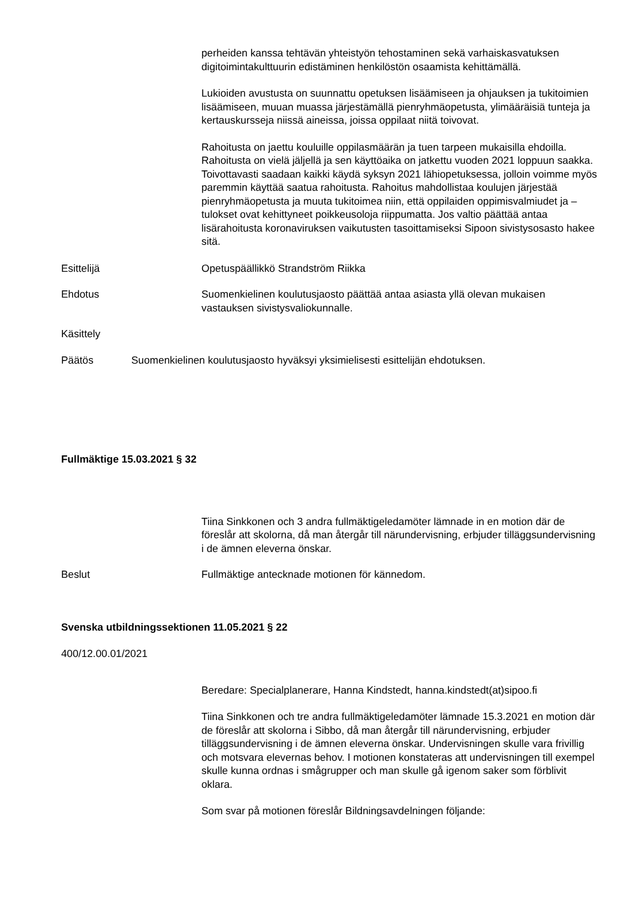perheiden kanssa tehtävän yhteistyön tehostaminen sekä varhaiskasvatuksen digitoimintakulttuurin edistäminen henkilöstön osaamista kehittämällä.
Lukioiden avustusta on suunnattu opetuksen lisäämiseen ja ohjauksen ja tukitoimien lisäämiseen, muuan muassa järjestämällä pienryhmäopetusta, ylimääräisiä tunteja ja kertauskursseja niissä aineissa, joissa oppilaat niitä toivovat.
Rahoitusta on jaettu kouluille oppilasmäärän ja tuen tarpeen mukaisilla ehdoilla. Rahoitusta on vielä jäljellä ja sen käyttöaika on jatkettu vuoden 2021 loppuun saakka. Toivottavasti saadaan kaikki käydä syksyn 2021 lähiopetuksessa, jolloin voimme myös paremmin käyttää saatua rahoitusta. Rahoitus mahdollistaa koulujen järjestää pienryhmäopetusta ja muuta tukitoimea niin, että oppilaiden oppimisvalmiudet ja –tulokset ovat kehittyneet poikkeusoloja riippumatta. Jos valtio päättää antaa lisärahoitusta koronaviruksen vaikutusten tasoittamiseksi Sipoon sivistysosasto hakee sitä.
Esittelijä Opetuspäällikkö Strandström Riikka
Ehdotus Suomenkielinen koulutusjaosto päättää antaa asiasta yllä olevan mukaisen vastauksen sivistysvaliokunnalle.
Käsittely
Päätös Suomenkielinen koulutusjaosto hyväksyi yksimielisesti esittelijän ehdotuksen.
Fullmäktige 15.03.2021 § 32
Tiina Sinkkonen och 3 andra fullmäktigeledamöter lämnade in en motion där de föreslår att skolorna, då man återgår till närundervisning, erbjuder tilläggsundervisning i de ämnen eleverna önskar.
Beslut Fullmäktige antecknade motionen för kännedom.
Svenska utbildningssektionen 11.05.2021 § 22
400/12.00.01/2021
Beredare: Specialplanerare, Hanna Kindstedt, hanna.kindstedt(at)sipoo.fi
Tiina Sinkkonen och tre andra fullmäktigeledamöter lämnade 15.3.2021 en motion där de föreslår att skolorna i Sibbo, då man återgår till närundervisning, erbjuder tilläggsundervisning i de ämnen eleverna önskar. Undervisningen skulle vara frivillig och motsvara elevernas behov. I motionen konstateras att undervisningen till exempel skulle kunna ordnas i smågrupper och man skulle gå igenom saker som förblivit oklara.
Som svar på motionen föreslår Bildningsavdelningen följande: